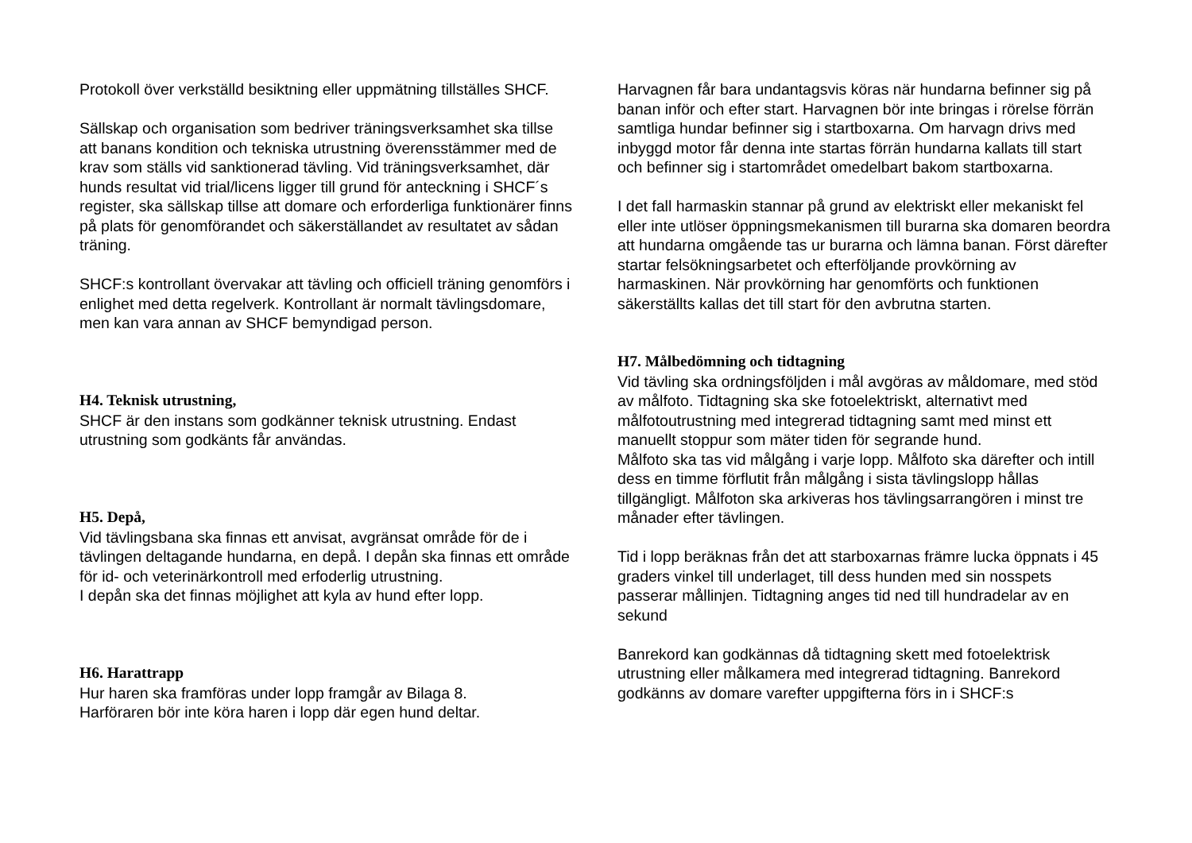Protokoll över verkställd besiktning eller uppmätning tillställes SHCF.
Sällskap och organisation som bedriver träningsverksamhet ska tillse att banans kondition och tekniska utrustning överensstämmer med de krav som ställs vid sanktionerad tävling. Vid träningsverksamhet, där hunds resultat vid trial/licens ligger till grund för anteckning i SHCF´s register, ska sällskap tillse att domare och erforderliga funktionärer finns på plats för genomförandet och säkerställandet av resultatet av sådan träning.
SHCF:s kontrollant övervakar att tävling och officiell träning genomförs i enlighet med detta regelverk. Kontrollant är normalt tävlingsdomare, men kan vara annan av SHCF bemyndigad person.
H4. Teknisk utrustning,
SHCF är den instans som godkänner teknisk utrustning. Endast utrustning som godkänts får användas.
H5. Depå,
Vid tävlingsbana ska finnas ett anvisat, avgränsat område för de i tävlingen deltagande hundarna, en depå. I depån ska finnas ett område för id- och veterinärkontroll med erfoderlig utrustning.
I depån ska det finnas möjlighet att kyla av hund efter lopp.
H6. Harattrapp
Hur haren ska framföras under lopp framgår av Bilaga 8.
Harföraren bör inte köra haren i lopp där egen hund deltar.
Harvagnen får bara undantagsvis köras när hundarna befinner sig på banan inför och efter start. Harvagnen bör inte bringas i rörelse förrän samtliga hundar befinner sig i startboxarna. Om harvagn drivs med inbyggd motor får denna inte startas förrän hundarna kallats till start och befinner sig i startområdet omedelbart bakom startboxarna.
I det fall harmaskin stannar på grund av elektriskt eller mekaniskt fel eller inte utlöser öppningsmekanismen till burarna ska domaren beordra att hundarna omgående tas ur burarna och lämna banan. Först därefter startar felsökningsarbetet och efterföljande provkörning av harmaskinen. När provkörning har genomförts och funktionen säkerställts kallas det till start för den avbrutna starten.
H7. Målbedömning och tidtagning
Vid tävling ska ordningsföljden i mål avgöras av måldomare, med stöd av målfoto. Tidtagning ska ske fotoelektriskt, alternativt med målfotoutrustning med integrerad tidtagning samt med minst ett manuellt stoppur som mäter tiden för segrande hund.
Målfoto ska tas vid målgång i varje lopp. Målfoto ska därefter och intill dess en timme förflutit från målgång i sista tävlingslopp hållas tillgängligt. Målfoton ska arkiveras hos tävlingsarrangören i minst tre månader efter tävlingen.
Tid i lopp beräknas från det att starboxarnas främre lucka öppnats i 45 graders vinkel till underlaget, till dess hunden med sin nosspets passerar mållinjen. Tidtagning anges tid ned till hundradelar av en sekund
Banrekord kan godkännas då tidtagning skett med fotoelektrisk utrustning eller målkamera med integrerad tidtagning. Banrekord godkänns av domare varefter uppgifterna förs in i SHCF:s